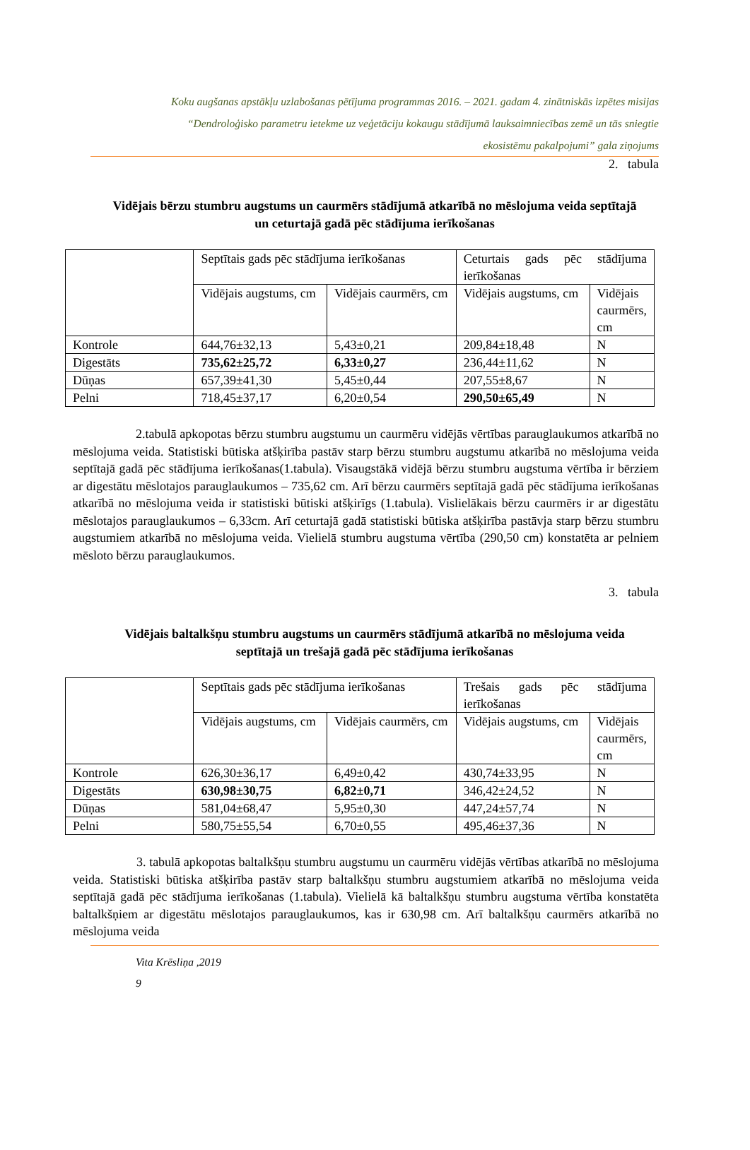Koku augšanas apstākļu uzlabošanas pētījuma programmas 2016. – 2021. gadam 4. zinātniskās izpētes misijas
“Dendroloģisko parametru ietekme uz veģetāciju kokaugu stādījumā lauksaimniecības zemē un tās sniegtie
ekosistēmu pakalpojumi” gala ziņojums
2. tabula
Vidējais bērzu stumbru augstums un caurmērs stādījumā atkarībā no mēslojuma veida septītajā un ceturtajā gadā pēc stādījuma ierīkošanas
| | Septītais gads pēc stādījuma ierīkošanas | | Ceturtais gads pēc stādījuma ierīkošanas | |
| | Vidējais augstums, cm | Vidējais caurmērs, cm | Vidējais augstums, cm | Vidējais caurmērs, cm |
| Kontrole | 644,76±32,13 | 5,43±0,21 | 209,84±18,48 | N |
| Digestāts | 735,62±25,72 | 6,33±0,27 | 236,44±11,62 | N |
| Dūņas | 657,39±41,30 | 5,45±0,44 | 207,55±8,67 | N |
| Pelni | 718,45±37,17 | 6,20±0,54 | 290,50±65,49 | N |
2.tabulā apkopotas bērzu stumbru augstumu un caurmēru vidējās vērtības parauglaukumos atkarībā no mēslojuma veida. Statistiski būtiska atšķirība pastāv starp bērzu stumbru augstumu atkarībā no mēslojuma veida septītajā gadā pēc stādījuma ierīkošanas(1.tabula). Visaugstākā vidējā bērzu stumbru augstuma vērtība ir bērziem ar digestātu mēslotajos parauglaukumos – 735,62 cm. Arī bērzu caurmērs septītajā gadā pēc stādījuma ierīkošanas atkarībā no mēslojuma veida ir statistiski būtiski atšķirīgs (1.tabula). Vislielākais bērzu caurmērs ir ar digestātu mēslotajos parauglaukumos – 6,33cm. Arī ceturtajā gadā statistiski būtiska atšķirība pastāvja starp bērzu stumbru augstumiem atkarībā no mēslojuma veida. Vielielā stumbru augstuma vērtība (290,50 cm) konstatēta ar pelniem mēsloto bērzu parauglaukumos.
3. tabula
Vidējais baltalkšņu stumbru augstums un caurmērs stādījumā atkarībā no mēslojuma veida septītajā un trešajā gadā pēc stādījuma ierīkošanas
| | Septītais gads pēc stādījuma ierīkošanas | | Trešais gads pēc stādījuma ierīkošanas | |
| | Vidējais augstums, cm | Vidējais caurmērs, cm | Vidējais augstums, cm | Vidējais caurmērs, cm |
| Kontrole | 626,30±36,17 | 6,49±0,42 | 430,74±33,95 | N |
| Digestāts | 630,98±30,75 | 6,82±0,71 | 346,42±24,52 | N |
| Dūņas | 581,04±68,47 | 5,95±0,30 | 447,24±57,74 | N |
| Pelni | 580,75±55,54 | 6,70±0,55 | 495,46±37,36 | N |
3. tabulā apkopotas baltalkšņu stumbru augstumu un caurmēru vidējās vērtības atkarībā no mēslojuma veida. Statistiski būtiska atšķirība pastāv starp baltalkšņu stumbru augstumiem atkarībā no mēslojuma veida septītajā gadā pēc stādījuma ierīkošanas (1.tabula). Vielielā kā baltalkšņu stumbru augstuma vērtība konstatēta baltalkšņiem ar digestātu mēslotajos parauglaukumos, kas ir 630,98 cm. Arī baltalkšņu caurmērs atkarībā no mēslojuma veida
Vita Krēsliņa ,2019
9